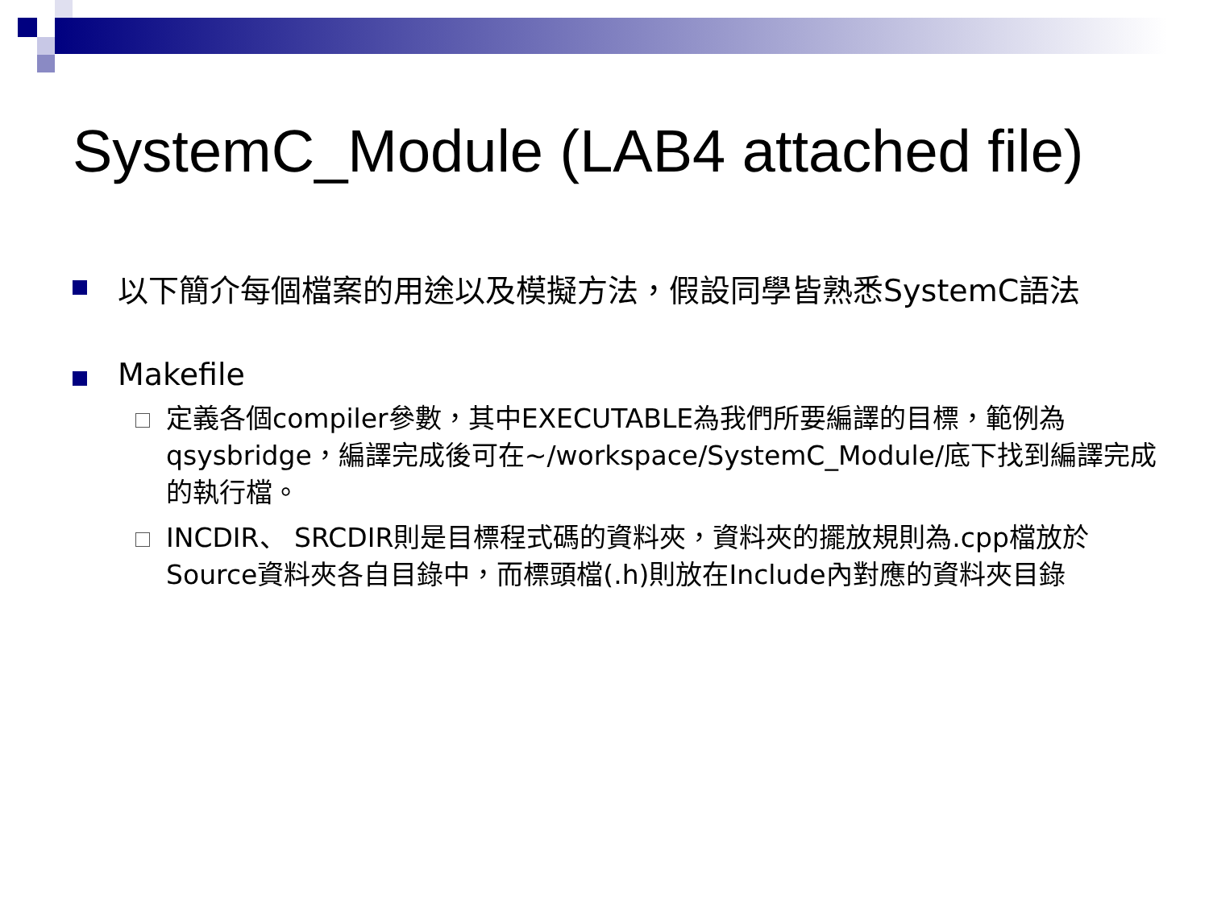SystemC_Module (LAB4 attached file)
以下簡介每個檔案的用途以及模擬方法，假設同學皆熟悉SystemC語法
Makefile
定義各個compiler參數，其中EXECUTABLE為我們所要編譯的目標，範例為qsysbridge，編譯完成後可在~/workspace/SystemC_Module/底下找到編譯完成的執行檔。
INCDIR、 SRCDIR則是目標程式碼的資料夾，資料夾的擺放規則為.cpp檔放於Source資料夾各自目錄中，而標頭檔(.h)則放在Include內對應的資料夾目錄